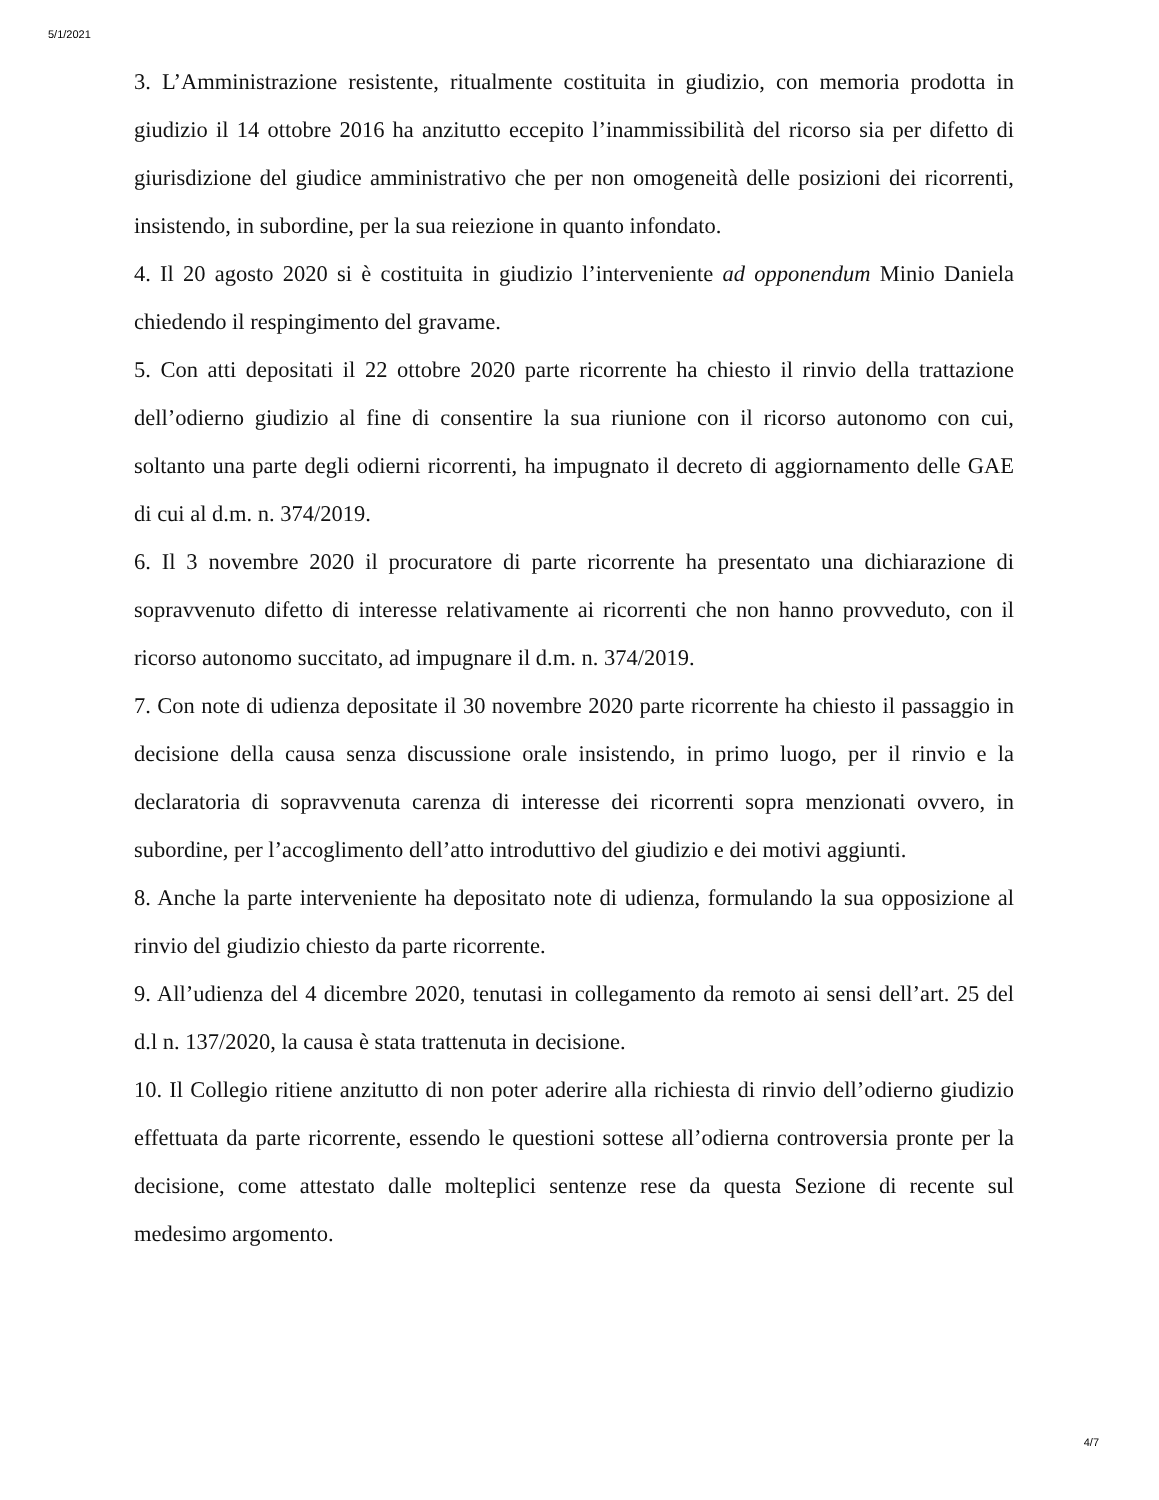5/1/2021
3. L’Amministrazione resistente, ritualmente costituita in giudizio, con memoria prodotta in giudizio il 14 ottobre 2016 ha anzitutto eccepito l’inammissibilità del ricorso sia per difetto di giurisdizione del giudice amministrativo che per non omogeneità delle posizioni dei ricorrenti, insistendo, in subordine, per la sua reiezione in quanto infondato.
4. Il 20 agosto 2020 si è costituita in giudizio l’interveniente ad opponendum Minio Daniela chiedendo il respingimento del gravame.
5. Con atti depositati il 22 ottobre 2020 parte ricorrente ha chiesto il rinvio della trattazione dell’odierno giudizio al fine di consentire la sua riunione con il ricorso autonomo con cui, soltanto una parte degli odierni ricorrenti, ha impugnato il decreto di aggiornamento delle GAE di cui al d.m. n. 374/2019.
6. Il 3 novembre 2020 il procuratore di parte ricorrente ha presentato una dichiarazione di sopravvenuto difetto di interesse relativamente ai ricorrenti che non hanno provveduto, con il ricorso autonomo succitato, ad impugnare il d.m. n. 374/2019.
7. Con note di udienza depositate il 30 novembre 2020 parte ricorrente ha chiesto il passaggio in decisione della causa senza discussione orale insistendo, in primo luogo, per il rinvio e la declaratoria di sopravvenuta carenza di interesse dei ricorrenti sopra menzionati ovvero, in subordine, per l’accoglimento dell’atto introduttivo del giudizio e dei motivi aggiunti.
8. Anche la parte interveniente ha depositato note di udienza, formulando la sua opposizione al rinvio del giudizio chiesto da parte ricorrente.
9. All’udienza del 4 dicembre 2020, tenutasi in collegamento da remoto ai sensi dell’art. 25 del d.l n. 137/2020, la causa è stata trattenuta in decisione.
10. Il Collegio ritiene anzitutto di non poter aderire alla richiesta di rinvio dell’odierno giudizio effettuata da parte ricorrente, essendo le questioni sottese all’odierna controversia pronte per la decisione, come attestato dalle molteplici sentenze rese da questa Sezione di recente sul medesimo argomento.
4/7